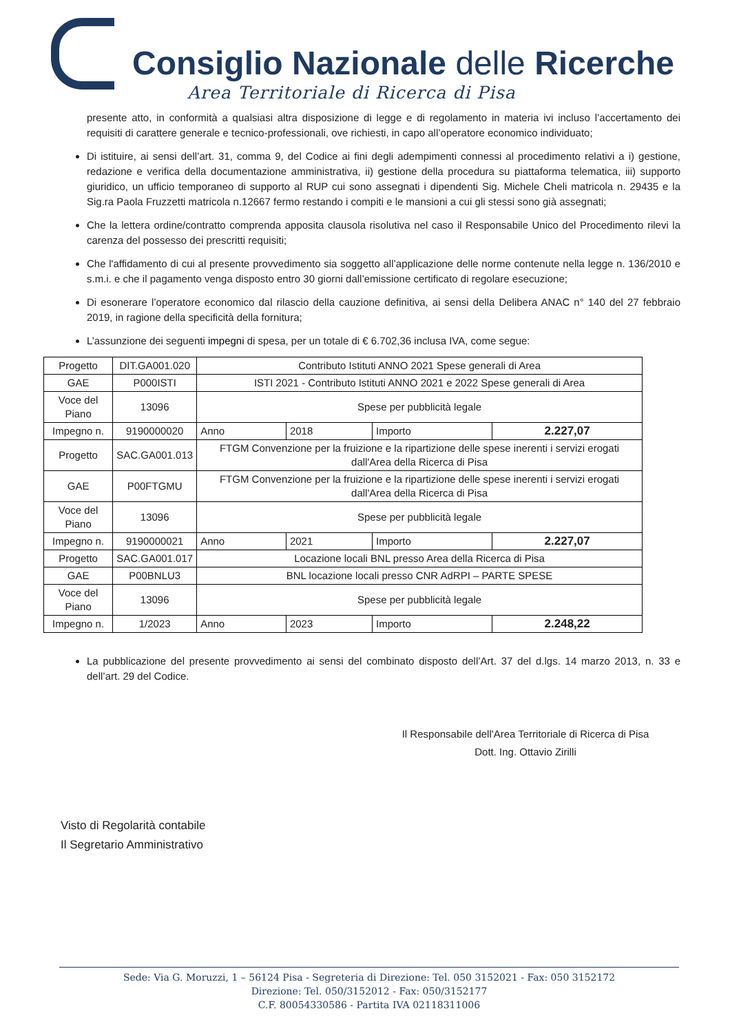Consiglio Nazionale delle Ricerche
Area Territoriale di Ricerca di Pisa
presente atto, in conformità a qualsiasi altra disposizione di legge e di regolamento in materia ivi incluso l’accertamento dei requisiti di carattere generale e tecnico-professionali, ove richiesti, in capo all’operatore economico individuato;
Di istituire, ai sensi dell’art. 31, comma 9, del Codice ai fini degli adempimenti connessi al procedimento relativi a i) gestione, redazione e verifica della documentazione amministrativa, ii) gestione della procedura su piattaforma telematica, iii) supporto giuridico, un ufficio temporaneo di supporto al RUP cui sono assegnati i dipendenti Sig. Michele Cheli matricola n. 29435 e la Sig.ra Paola Fruzzetti matricola n.12667 fermo restando i compiti e le mansioni a cui gli stessi sono già assegnati;
Che la lettera ordine/contratto comprenda apposita clausola risolutiva nel caso il Responsabile Unico del Procedimento rilevi la carenza del possesso dei prescritti requisiti;
Che l'affidamento di cui al presente provvedimento sia soggetto all’applicazione delle norme contenute nella legge n. 136/2010 e s.m.i. e che il pagamento venga disposto entro 30 giorni dall’emissione certificato di regolare esecuzione;
Di esonerare l’operatore economico dal rilascio della cauzione definitiva, ai sensi della Delibera ANAC n° 140 del 27 febbraio 2019, in ragione della specificità della fornitura;
L’assunzione dei seguenti impegni di spesa, per un totale di € 6.702,36 inclusa IVA, come segue:
| Progetto | DIT.GA001.020 | Contributo Istituti ANNO 2021 Spese generali di Area | | | |
| GAE | P000ISTI | ISTI 2021 - Contributo Istituti ANNO 2021 e 2022 Spese generali di Area | | | |
| Voce del Piano | 13096 | Spese per pubblicità legale | | | |
| Impegno n. | 9190000020 | Anno | 2018 | Importo | 2.227,07 |
| Progetto | SAC.GA001.013 | FTGM Convenzione per la fruizione e la ripartizione delle spese inerenti i servizi erogati dall'Area della Ricerca di Pisa | | | |
| GAE | P00FTGMU | FTGM Convenzione per la fruizione e la ripartizione delle spese inerenti i servizi erogati dall'Area della Ricerca di Pisa | | | |
| Voce del Piano | 13096 | Spese per pubblicità legale | | | |
| Impegno n. | 9190000021 | Anno | 2021 | Importo | 2.227,07 |
| Progetto | SAC.GA001.017 | Locazione locali BNL presso Area della Ricerca di Pisa | | | |
| GAE | P00BNLU3 | BNL locazione locali presso CNR AdRPI – PARTE SPESE | | | |
| Voce del Piano | 13096 | Spese per pubblicità legale | | | |
| Impegno n. | 1/2023 | Anno | 2023 | Importo | 2.248,22 |
La pubblicazione del presente provvedimento ai sensi del combinato disposto dell’Art. 37 del d.lgs. 14 marzo 2013, n. 33 e dell’art. 29 del Codice.
Il Responsabile dell'Area Territoriale di Ricerca di Pisa
Dott. Ing. Ottavio Zirilli
Visto di Regolarità contabile
Il Segretario Amministrativo
Sede: Via G. Moruzzi, 1 – 56124 Pisa - Segreteria di Direzione: Tel. 050 3152021 - Fax: 050 3152172
Direzione: Tel. 050/3152012 - Fax: 050/3152177
C.F. 80054330586 - Partita IVA 02118311006